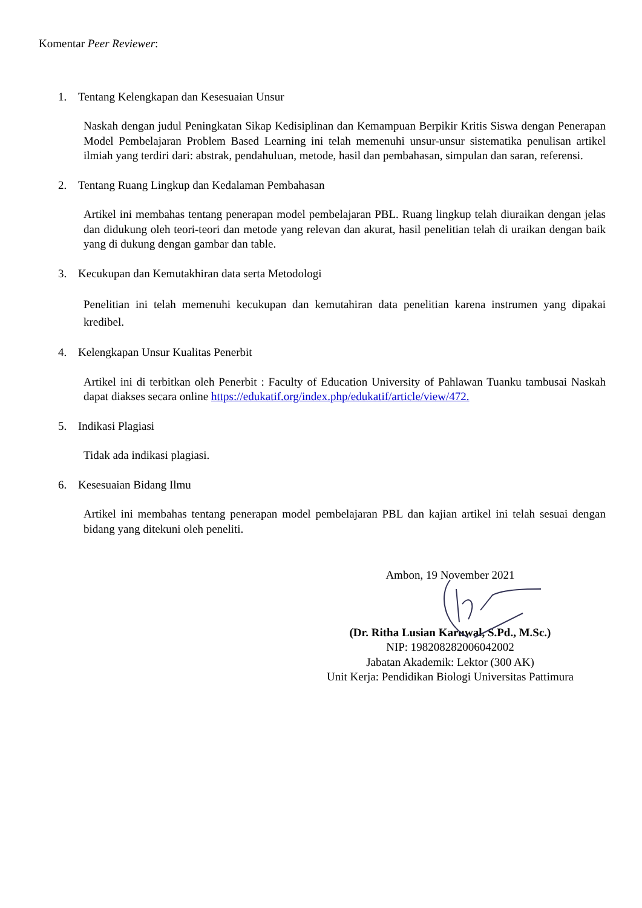Komentar Peer Reviewer:
1. Tentang Kelengkapan dan Kesesuaian Unsur
Naskah dengan judul Peningkatan Sikap Kedisiplinan dan Kemampuan Berpikir Kritis Siswa dengan Penerapan Model Pembelajaran Problem Based Learning ini telah memenuhi unsur-unsur sistematika penulisan artikel ilmiah yang terdiri dari: abstrak, pendahuluan, metode, hasil dan pembahasan, simpulan dan saran, referensi.
2. Tentang Ruang Lingkup dan Kedalaman Pembahasan
Artikel ini membahas tentang penerapan model pembelajaran PBL. Ruang lingkup telah diuraikan dengan jelas dan didukung oleh teori-teori dan metode yang relevan dan akurat, hasil penelitian telah di uraikan dengan baik yang di dukung dengan gambar dan table.
3. Kecukupan dan Kemutakhiran data serta Metodologi
Penelitian ini telah memenuhi kecukupan dan kemutahiran data penelitian karena instrumen yang dipakai kredibel.
4. Kelengkapan Unsur Kualitas Penerbit
Artikel ini di terbitkan oleh Penerbit : Faculty of Education University of Pahlawan Tuanku tambusai Naskah dapat diakses secara online https://edukatif.org/index.php/edukatif/article/view/472.
5. Indikasi Plagiasi
Tidak ada indikasi plagiasi.
6. Kesesuaian Bidang Ilmu
Artikel ini membahas tentang penerapan model pembelajaran PBL dan kajian artikel ini telah sesuai dengan bidang yang ditekuni oleh peneliti.
Ambon, 19 November 2021
(Dr. Ritha Lusian Karuwal, S.Pd., M.Sc.)
NIP: 198208282006042002
Jabatan Akademik: Lektor (300 AK)
Unit Kerja: Pendidikan Biologi Universitas Pattimura